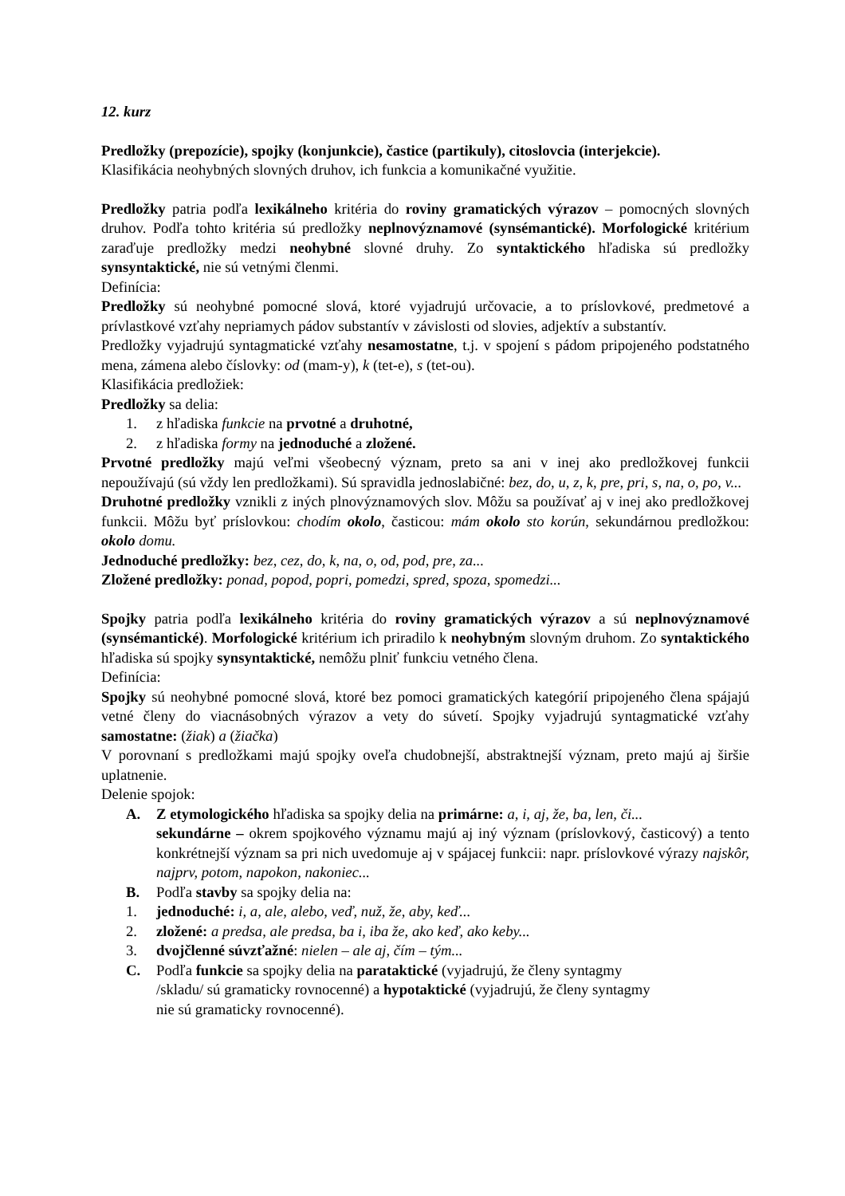12. kurz
Predložky (prepozície), spojky (konjunkcie), častice (partikuly), citoslovcia (interjekcie).
Klasifikácia neohybných slovných druhov, ich funkcia a komunikačné využitie.
Predložky patria podľa lexikálneho kritéria do roviny gramatických výrazov – pomocných slovných druhov. Podľa tohto kritéria sú predložky neplnovýznamové (synsémantické). Morfologické kritérium zaraďuje predložky medzi neohybné slovné druhy. Zo syntaktického hľadiska sú predložky synsyntaktické, nie sú vetnými členmi.
Definícia:
Predložky sú neohybné pomocné slová, ktoré vyjadrujú určovacie, a to príslovkové, predmetové a prívlastkové vzťahy nepriamych pádov substantív v závislosti od slovies, adjektív a substantív.
Predložky vyjadrujú syntagmatické vzťahy nesamostatne, t.j. v spojení s pádom pripojeného podstatného mena, zámena alebo číslovky: od (mam-y), k (tet-e), s (tet-ou).
Klasifikácia predložiek:
Predložky sa delia:
1. z hľadiska funkcie na prvotné a druhotné,
2. z hľadiska formy na jednoduché a zložené.
Prvotné predložky majú veľmi všeobecný význam, preto sa ani v inej ako predložkovej funkcii nepoužívajú (sú vždy len predložkami). Sú spravidla jednoslabičné: bez, do, u, z, k, pre, pri, s, na, o, po, v...
Druhotné predložky vznikli z iných plnovýznamových slov. Môžu sa používať aj v inej ako predložkovej funkcii. Môžu byť príslovkou: chodím okolo, časticou: mám okolo sto korún, sekundárnou predložkou: okolo domu.
Jednoduché predložky: bez, cez, do, k, na, o, od, pod, pre, za...
Zložené predložky: ponad, popod, popri, pomedzi, spred, spoza, spomedzi...
Spojky patria podľa lexikálneho kritéria do roviny gramatických výrazov a sú neplnovýznamové (synsémantické). Morfologické kritérium ich priradilo k neohybným slovným druhom. Zo syntaktického hľadiska sú spojky synsyntaktické, nemôžu plniť funkciu vetného člena.
Definícia:
Spojky sú neohybné pomocné slová, ktoré bez pomoci gramatických kategórií pripojeného člena spájajú vetné členy do viacnásobných výrazov a vety do súvetí. Spojky vyjadrujú syntagmatické vzťahy samostatne: (žiak) a (žiačka)
V porovnaní s predložkami majú spojky oveľa chudobnejší, abstraktnejší význam, preto majú aj širšie uplatnenie.
Delenie spojok:
A. Z etymologického hľadiska sa spojky delia na primárne: a, i, aj, že, ba, len, či...
sekundárne – okrem spojkového významu majú aj iný význam (príslovkový, časticový) a tento konkrétnejší význam sa pri nich uvedomuje aj v spájacej funkcii: napr. príslovkové výrazy najskôr, najprv, potom, napokon, nakoniec...
B. Podľa stavby sa spojky delia na:
1. jednoduché: i, a, ale, alebo, veď, nuž, že, aby, keď...
2. zložené: a predsa, ale predsa, ba i, iba že, ako keď, ako keby...
3. dvojčlenné súvzťažné: nielen – ale aj, čím – tým...
C. Podľa funkcie sa spojky delia na parataktické (vyjadrujú, že členy syntagmy
/skladu/ sú gramaticky rovnocenné) a hypotaktické (vyjadrujú, že členy syntagmy
nie sú gramaticky rovnocenné).